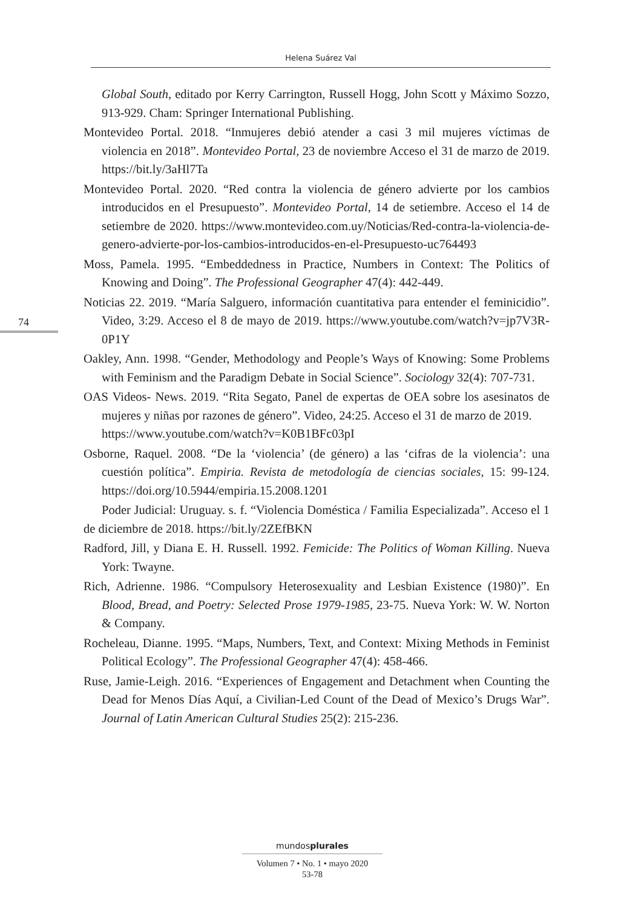Helena Suárez Val
74
Global South, editado por Kerry Carrington, Russell Hogg, John Scott y Máximo Sozzo, 913-929. Cham: Springer International Publishing.
Montevideo Portal. 2018. “Inmujeres debió atender a casi 3 mil mujeres víctimas de violencia en 2018”. Montevideo Portal, 23 de noviembre Acceso el 31 de marzo de 2019. https://bit.ly/3aHl7Ta
Montevideo Portal. 2020. “Red contra la violencia de género advierte por los cambios introducidos en el Presupuesto”. Montevideo Portal, 14 de setiembre. Acceso el 14 de setiembre de 2020. https://www.montevideo.com.uy/Noticias/Red-contra-la-violencia-de-genero-advierte-por-los-cambios-introducidos-en-el-Presupuesto-uc764493
Moss, Pamela. 1995. “Embeddedness in Practice, Numbers in Context: The Politics of Knowing and Doing”. The Professional Geographer 47(4): 442-449.
Noticias 22. 2019. “María Salguero, información cuantitativa para entender el feminicidio”. Video, 3:29. Acceso el 8 de mayo de 2019. https://www.youtube.com/watch?v=jp7V3R-0P1Y
Oakley, Ann. 1998. “Gender, Methodology and People’s Ways of Knowing: Some Problems with Feminism and the Paradigm Debate in Social Science”. Sociology 32(4): 707-731.
OAS Videos- News. 2019. “Rita Segato, Panel de expertas de OEA sobre los asesinatos de mujeres y niñas por razones de género”. Video, 24:25. Acceso el 31 de marzo de 2019.
https://www.youtube.com/watch?v=K0B1BFc03pI
Osborne, Raquel. 2008. “De la ‘violencia’ (de género) a las ‘cifras de la violencia’: una cuestión política”. Empiria. Revista de metodología de ciencias sociales, 15: 99-124. https://doi.org/10.5944/empiria.15.2008.1201
Poder Judicial: Uruguay. s. f. “Violencia Doméstica / Familia Especializada”. Acceso el 1 de diciembre de 2018. https://bit.ly/2ZEfBKN
Radford, Jill, y Diana E. H. Russell. 1992. Femicide: The Politics of Woman Killing. Nueva York: Twayne.
Rich, Adrienne. 1986. “Compulsory Heterosexuality and Lesbian Existence (1980)”. En Blood, Bread, and Poetry: Selected Prose 1979-1985, 23-75. Nueva York: W. W. Norton & Company.
Rocheleau, Dianne. 1995. “Maps, Numbers, Text, and Context: Mixing Methods in Feminist Political Ecology”. The Professional Geographer 47(4): 458-466.
Ruse, Jamie-Leigh. 2016. “Experiences of Engagement and Detachment when Counting the Dead for Menos Días Aquí, a Civilian-Led Count of the Dead of Mexico’s Drugs War”. Journal of Latin American Cultural Studies 25(2): 215-236.
mundosplurales
Volumen 7 • No. 1 • mayo 2020
53-78